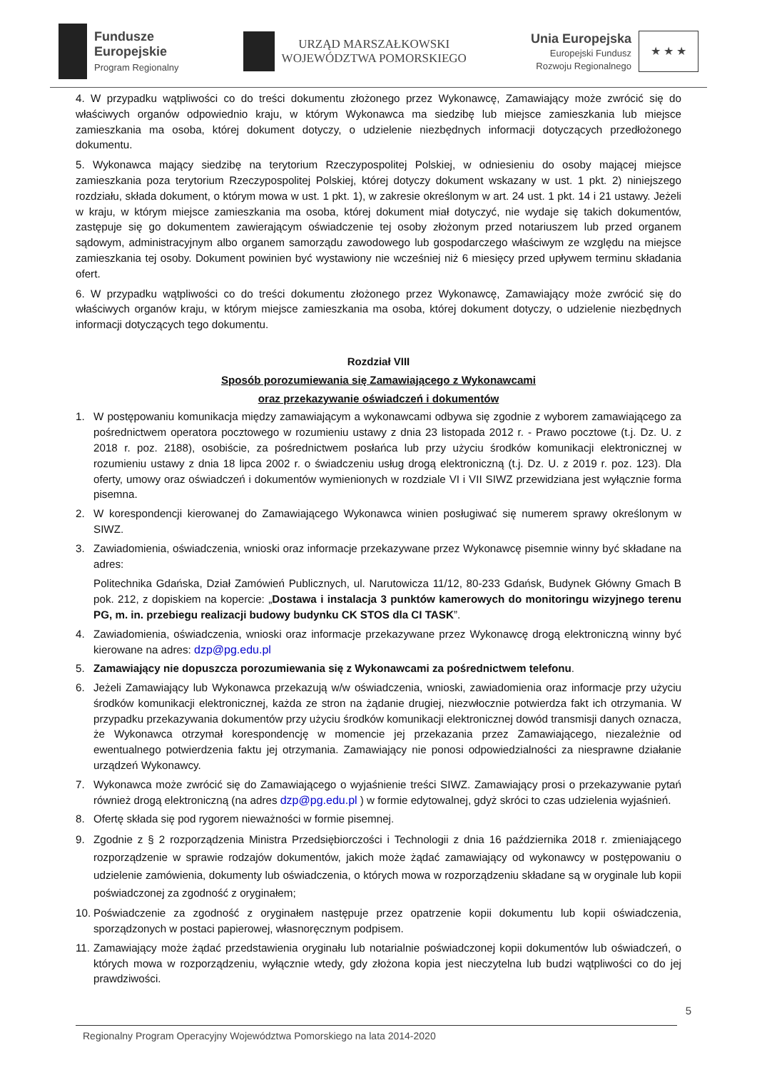Fundusze
Europejskie
Program Regionalny
URZĄD MARSZAŁKOWSKI
WOJEWÓDZTWA POMORSKIEGO
Unia Europejska
Europejski Fundusz
Rozwoju Regionalnego
★ ★ ★
4. W przypadku wątpliwości co do treści dokumentu złożonego przez Wykonawcę, Zamawiający może zwrócić się do właściwych organów odpowiednio kraju, w którym Wykonawca ma siedzibę lub miejsce zamieszkania lub miejsce zamieszkania ma osoba, której dokument dotyczy, o udzielenie niezbędnych informacji dotyczących przedłożonego dokumentu.
5. Wykonawca mający siedzibę na terytorium Rzeczypospolitej Polskiej, w odniesieniu do osoby mającej miejsce zamieszkania poza terytorium Rzeczypospolitej Polskiej, której dotyczy dokument wskazany w ust. 1 pkt. 2) niniejszego rozdziału, składa dokument, o którym mowa w ust. 1 pkt. 1), w zakresie określonym w art. 24 ust. 1 pkt. 14 i 21 ustawy. Jeżeli w kraju, w którym miejsce zamieszkania ma osoba, której dokument miał dotyczyć, nie wydaje się takich dokumentów, zastępuje się go dokumentem zawierającym oświadczenie tej osoby złożonym przed notariuszem lub przed organem sądowym, administracyjnym albo organem samorządu zawodowego lub gospodarczego właściwym ze względu na miejsce zamieszkania tej osoby. Dokument powinien być wystawiony nie wcześniej niż 6 miesięcy przed upływem terminu składania ofert.
6. W przypadku wątpliwości co do treści dokumentu złożonego przez Wykonawcę, Zamawiający może zwrócić się do właściwych organów kraju, w którym miejsce zamieszkania ma osoba, której dokument dotyczy, o udzielenie niezbędnych informacji dotyczących tego dokumentu.
Rozdział VIII
Sposób porozumiewania się Zamawiającego z Wykonawcami
oraz przekazywanie oświadczeń i dokumentów
1. W postępowaniu komunikacja między zamawiającym a wykonawcami odbywa się zgodnie z wyborem zamawiającego za pośrednictwem operatora pocztowego w rozumieniu ustawy z dnia 23 listopada 2012 r. - Prawo pocztowe (t.j. Dz. U. z 2018 r. poz. 2188), osobiście, za pośrednictwem posłańca lub przy użyciu środków komunikacji elektronicznej w rozumieniu ustawy z dnia 18 lipca 2002 r. o świadczeniu usług drogą elektroniczną (t.j. Dz. U. z 2019 r. poz. 123). Dla oferty, umowy oraz oświadczeń i dokumentów wymienionych w rozdziale VI i VII SIWZ przewidziana jest wyłącznie forma pisemna.
2. W korespondencji kierowanej do Zamawiającego Wykonawca winien posługiwać się numerem sprawy określonym w SIWZ.
3. Zawiadomienia, oświadczenia, wnioski oraz informacje przekazywane przez Wykonawcę pisemnie winny być składane na adres:
Politechnika Gdańska, Dział Zamówień Publicznych, ul. Narutowicza 11/12, 80-233 Gdańsk, Budynek Główny Gmach B pok. 212, z dopiskiem na kopercie: „Dostawa i instalacja 3 punktów kamerowych do monitoringu wizyjnego terenu PG, m. in. przebiegu realizacji budowy budynku CK STOS dla CI TASK”.
4. Zawiadomienia, oświadczenia, wnioski oraz informacje przekazywane przez Wykonawcę drogą elektroniczną winny być kierowane na adres: dzp@pg.edu.pl
5. Zamawiający nie dopuszcza porozumiewania się z Wykonawcami za pośrednictwem telefonu.
6. Jeżeli Zamawiający lub Wykonawca przekazują w/w oświadczenia, wnioski, zawiadomienia oraz informacje przy użyciu środków komunikacji elektronicznej, każda ze stron na żądanie drugiej, niezwłocznie potwierdza fakt ich otrzymania. W przypadku przekazywania dokumentów przy użyciu środków komunikacji elektronicznej dowód transmisji danych oznacza, że Wykonawca otrzymał korespondencję w momencie jej przekazania przez Zamawiającego, niezależnie od ewentualnego potwierdzenia faktu jej otrzymania. Zamawiający nie ponosi odpowiedzialności za niesprawne działanie urządzeń Wykonawcy.
7. Wykonawca może zwrócić się do Zamawiającego o wyjaśnienie treści SIWZ. Zamawiający prosi o przekazywanie pytań również drogą elektroniczną (na adres dzp@pg.edu.pl ) w formie edytowalnej, gdyż skróci to czas udzielenia wyjaśnień.
8. Ofertę składa się pod rygorem nieważności w formie pisemnej.
9. Zgodnie z § 2 rozporządzenia Ministra Przedsiębiorczości i Technologii z dnia 16 października 2018 r. zmieniającego rozporządzenie w sprawie rodzajów dokumentów, jakich może żądać zamawiający od wykonawcy w postępowaniu o udzielenie zamówienia, dokumenty lub oświadczenia, o których mowa w rozporządzeniu składane są w oryginale lub kopii poświadczonej za zgodność z oryginałem;
10. Poświadczenie za zgodność z oryginałem następuje przez opatrzenie kopii dokumentu lub kopii oświadczenia, sporządzonych w postaci papierowej, własnoręcznym podpisem.
11. Zamawiający może żądać przedstawienia oryginału lub notarialnie poświadczonej kopii dokumentów lub oświadczeń, o których mowa w rozporządzeniu, wyłącznie wtedy, gdy złożona kopia jest nieczytelna lub budzi wątpliwości co do jej prawdziwości.
5
Regionalny Program Operacyjny Województwa Pomorskiego na lata 2014-2020